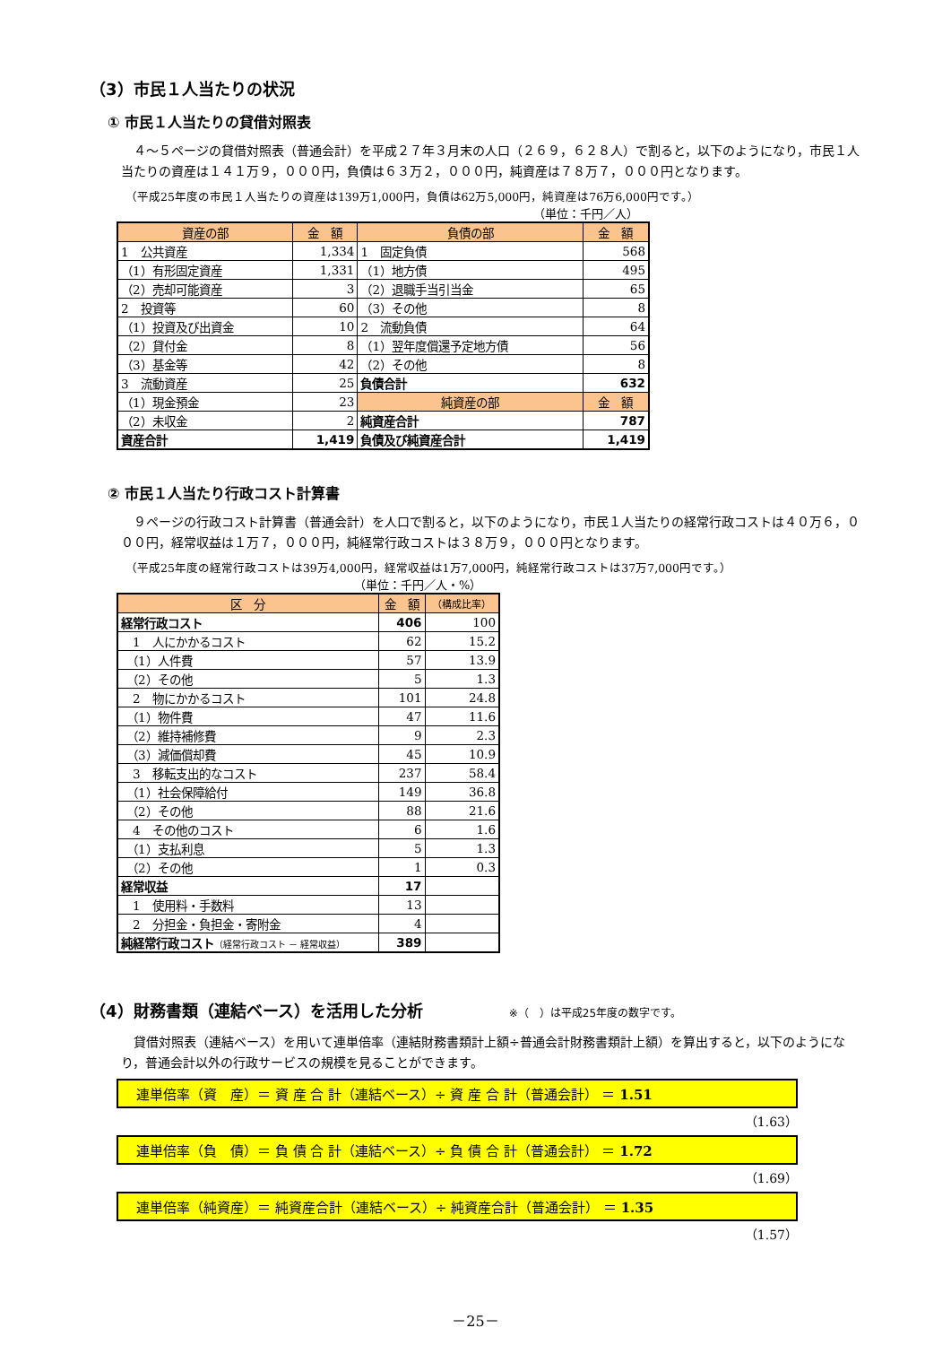（3）市民１人当たりの状況
① 市民１人当たりの貸借対照表
　４～５ページの貸借対照表（普通会計）を平成２７年３月末の人口（２６９，６２８人）で割ると，以下のようになり，市民１人当たりの資産は１４１万９，０００円，負債は６３万２，０００円，純資産は７８万７，０００円となります。
（平成25年度の市民１人当たりの資産は139万1,000円，負債は62万5,000円，純資産は76万6,000円です。）
（単位：千円／人）
| 資産の部 | 金 額 | 負債の部 | 金 額 |
| --- | --- | --- | --- |
| 1 公共資産 | 1,334 | 1 固定負債 | 568 |
| （1）有形固定資産 | 1,331 | （1）地方債 | 495 |
| （2）売却可能資産 | 3 | （2）退職手当引当金 | 65 |
| 2 投資等 | 60 | （3）その他 | 8 |
| （1）投資及び出資金 | 10 | 2 流動負債 | 64 |
| （2）貸付金 | 8 | （1）翌年度償還予定地方債 | 56 |
| （3）基金等 | 42 | （2）その他 | 8 |
| 3 流動資産 | 25 | 負債合計 | 632 |
| （1）現金預金 | 23 | 純資産の部 | 金 額 |
| （2）未収金 | 2 | 純資産合計 | 787 |
| 資産合計 | 1,419 | 負債及び純資産合計 | 1,419 |
② 市民１人当たり行政コスト計算書
　９ページの行政コスト計算書（普通会計）を人口で割ると，以下のようになり，市民１人当たりの経常行政コストは４０万６，０００円，経常収益は１万７，０００円，純経常行政コストは３８万９，０００円となります。
（平成25年度の経常行政コストは39万4,000円，経常収益は1万7,000円，純経常行政コストは37万7,000円です。）
（単位：千円／人・%）
| 区 分 | 金 額 | （構成比率） |
| --- | --- | --- |
| 経常行政コスト | 406 | 100 |
| 1 人にかかるコスト | 62 | 15.2 |
| （1）人件費 | 57 | 13.9 |
| （2）その他 | 5 | 1.3 |
| 2 物にかかるコスト | 101 | 24.8 |
| （1）物件費 | 47 | 11.6 |
| （2）維持補修費 | 9 | 2.3 |
| （3）減価償却費 | 45 | 10.9 |
| 3 移転支出的なコスト | 237 | 58.4 |
| （1）社会保障給付 | 149 | 36.8 |
| （2）その他 | 88 | 21.6 |
| 4 その他のコスト | 6 | 1.6 |
| （1）支払利息 | 5 | 1.3 |
| （2）その他 | 1 | 0.3 |
| 経常収益 | 17 | |
| 1 使用料・手数料 | 13 | |
| 2 分担金・負担金・寄附金 | 4 | |
| 純経常行政コスト （経常行政コスト － 経常収益） | 389 | |
（4）財務書類（連結ベース）を活用した分析 ※（　）は平成25年度の数字です。
　貸借対照表（連結ベース）を用いて連単倍率（連結財務書類計上額÷普通会計財務書類計上額）を算出すると，以下のようになり，普通会計以外の行政サービスの規模を見ることができます。
連単倍率（資　産）＝ 資 産 合 計（連結ベース）÷ 資 産 合 計（普通会計） ＝ 1.51
（1.63）
連単倍率（負　債）＝ 負 債 合 計（連結ベース）÷ 負 債 合 計（普通会計） ＝ 1.72
（1.69）
連単倍率（純資産）＝ 純資産合計（連結ベース）÷ 純資産合計（普通会計） ＝ 1.35
（1.57）
－25－